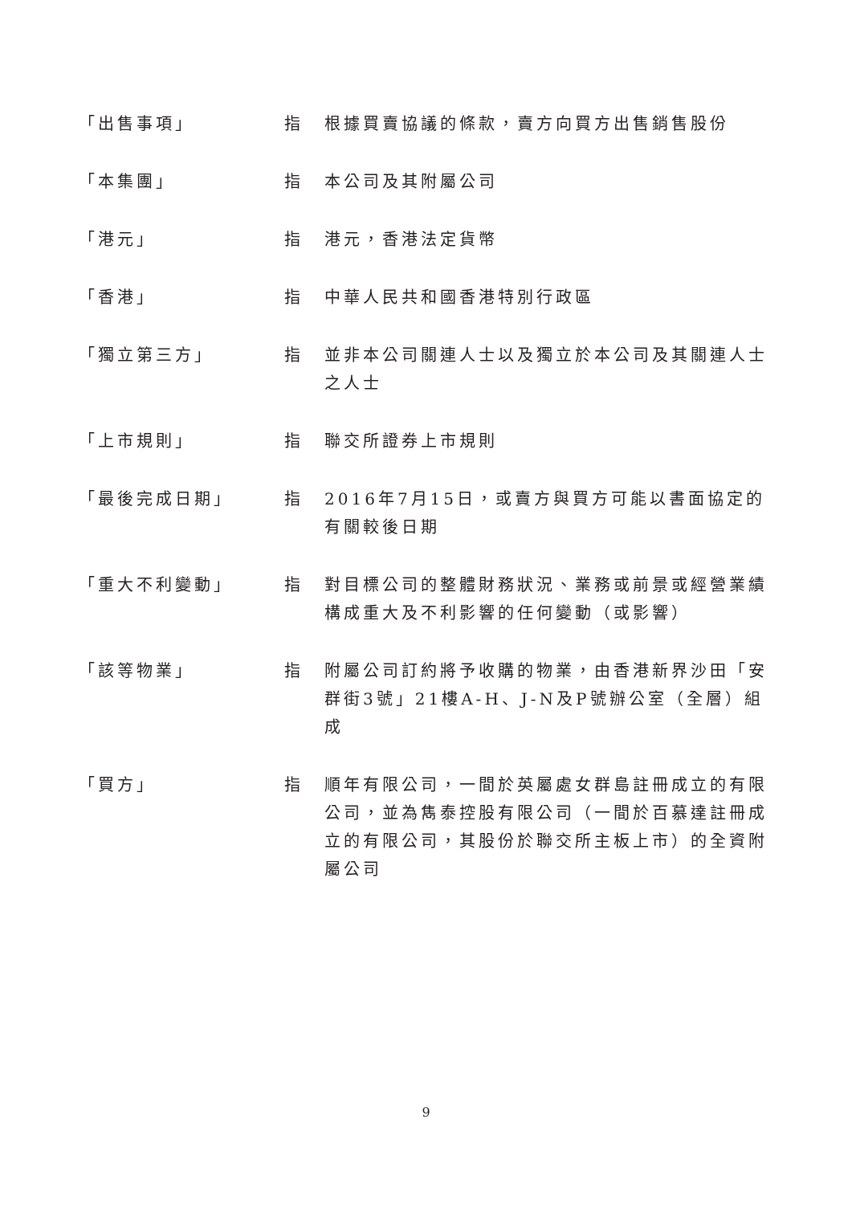| 「出售事項」 | 指 | 根據買賣協議的條款，賣方向買方出售銷售股份 |
| 「本集團」 | 指 | 本公司及其附屬公司 |
| 「港元」 | 指 | 港元，香港法定貨幣 |
| 「香港」 | 指 | 中華人民共和國香港特別行政區 |
| 「獨立第三方」 | 指 | 並非本公司關連人士以及獨立於本公司及其關連人士之人士 |
| 「上市規則」 | 指 | 聯交所證券上市規則 |
| 「最後完成日期」 | 指 | 2016年7月15日，或賣方與買方可能以書面協定的有關較後日期 |
| 「重大不利變動」 | 指 | 對目標公司的整體財務狀況、業務或前景或經營業績構成重大及不利影響的任何變動（或影響） |
| 「該等物業」 | 指 | 附屬公司訂約將予收購的物業，由香港新界沙田「安群街3號」21樓A-H、J-N及P號辦公室（全層）組成 |
| 「買方」 | 指 | 順年有限公司，一間於英屬處女群島註冊成立的有限公司，並為雋泰控股有限公司（一間於百慕達註冊成立的有限公司，其股份於聯交所主板上市）的全資附屬公司 |
9